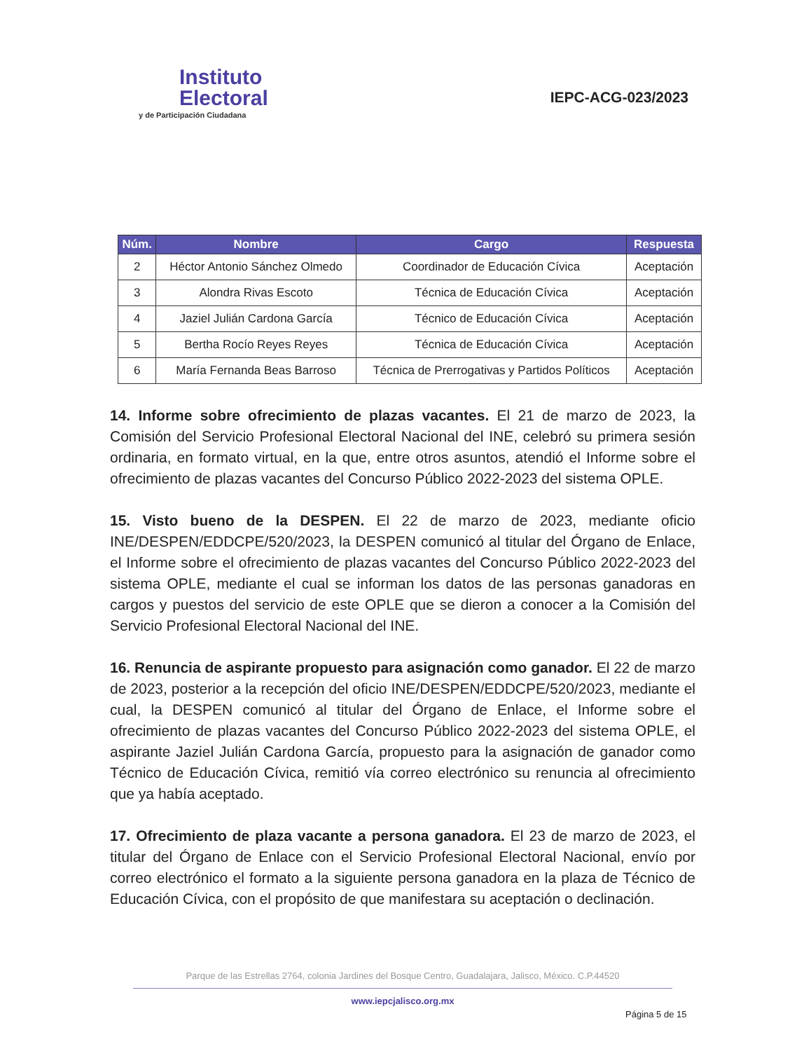Instituto
Electoral
y de Participación Ciudadana
IEPC-ACG-023/2023
| Núm. | Nombre | Cargo | Respuesta |
| --- | --- | --- | --- |
| 2 | Héctor Antonio Sánchez Olmedo | Coordinador de Educación Cívica | Aceptación |
| 3 | Alondra Rivas Escoto | Técnica de Educación Cívica | Aceptación |
| 4 | Jaziel Julián Cardona García | Técnico de Educación Cívica | Aceptación |
| 5 | Bertha Rocío Reyes Reyes | Técnica de Educación Cívica | Aceptación |
| 6 | María Fernanda Beas Barroso | Técnica de Prerrogativas y Partidos Políticos | Aceptación |
14. Informe sobre ofrecimiento de plazas vacantes. El 21 de marzo de 2023, la Comisión del Servicio Profesional Electoral Nacional del INE, celebró su primera sesión ordinaria, en formato virtual, en la que, entre otros asuntos, atendió el Informe sobre el ofrecimiento de plazas vacantes del Concurso Público 2022-2023 del sistema OPLE.
15. Visto bueno de la DESPEN. El 22 de marzo de 2023, mediante oficio INE/DESPEN/EDDCPE/520/2023, la DESPEN comunicó al titular del Órgano de Enlace, el Informe sobre el ofrecimiento de plazas vacantes del Concurso Público 2022-2023 del sistema OPLE, mediante el cual se informan los datos de las personas ganadoras en cargos y puestos del servicio de este OPLE que se dieron a conocer a la Comisión del Servicio Profesional Electoral Nacional del INE.
16. Renuncia de aspirante propuesto para asignación como ganador. El 22 de marzo de 2023, posterior a la recepción del oficio INE/DESPEN/EDDCPE/520/2023, mediante el cual, la DESPEN comunicó al titular del Órgano de Enlace, el Informe sobre el ofrecimiento de plazas vacantes del Concurso Público 2022-2023 del sistema OPLE, el aspirante Jaziel Julián Cardona García, propuesto para la asignación de ganador como Técnico de Educación Cívica, remitió vía correo electrónico su renuncia al ofrecimiento que ya había aceptado.
17. Ofrecimiento de plaza vacante a persona ganadora. El 23 de marzo de 2023, el titular del Órgano de Enlace con el Servicio Profesional Electoral Nacional, envío por correo electrónico el formato a la siguiente persona ganadora en la plaza de Técnico de Educación Cívica, con el propósito de que manifestara su aceptación o declinación.
Parque de las Estrellas 2764, colonia Jardines del Bosque Centro, Guadalajara, Jalisco, México. C.P.44520
www.iepcjalisco.org.mx
Página 5 de 15